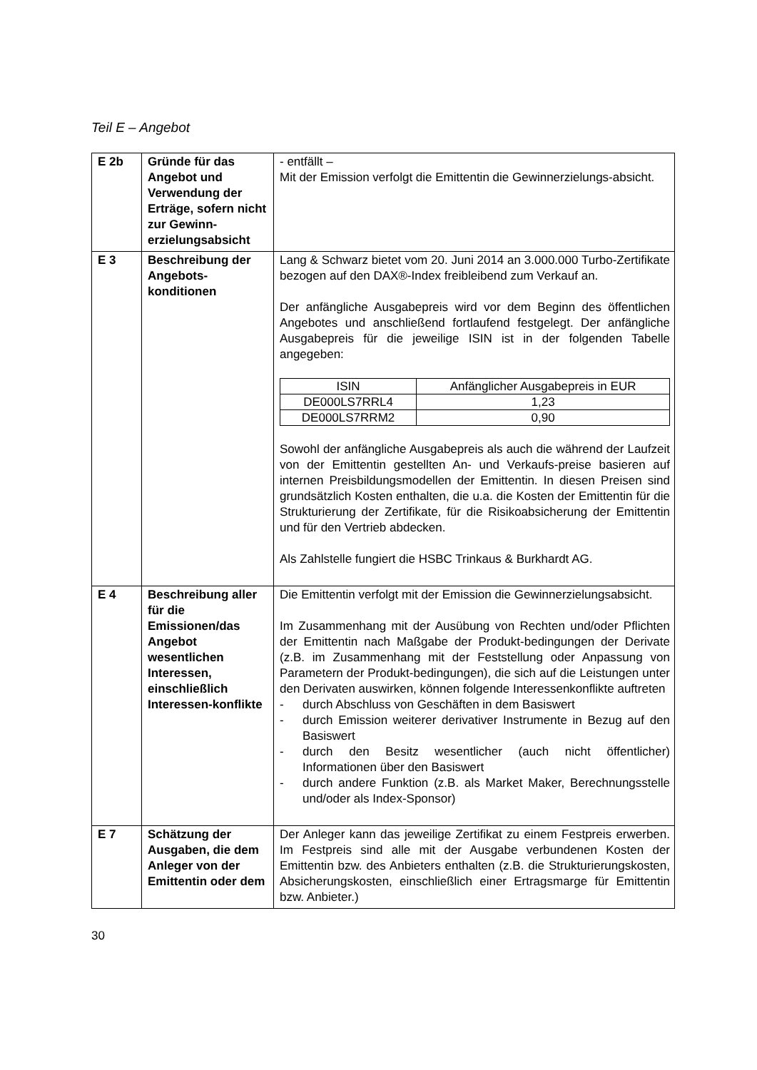Teil E – Angebot
| E 2b | Gründe für das Angebot und Verwendung der Erträge, sofern nicht zur Gewinn-erzielungsabsicht | - entfällt – Mit der Emission verfolgt die Emittentin die Gewinnerzielungs-absicht. |
| E 3 | Beschreibung der Angebots-konditionen | Lang & Schwarz bietet vom 20. Juni 2014 an 3.000.000 Turbo-Zertifikate bezogen auf den DAX®-Index freibleibend zum Verkauf an. Der anfängliche Ausgabepreis wird vor dem Beginn des öffentlichen Angebotes und anschließend fortlaufend festgelegt. Der anfängliche Ausgabepreis für die jeweilige ISIN ist in der folgenden Tabelle angegeben: / ISIN / Anfänglicher Ausgabepreis in EUR / / --- / --- / / DE000LS7RRL4 / 1,23 / / DE000LS7RRM2 / 0,90 / Sowohl der anfängliche Ausgabepreis als auch die während der Laufzeit von der Emittentin gestellten An- und Verkaufs-preise basieren auf internen Preisbildungsmodellen der Emittentin. In diesen Preisen sind grundsätzlich Kosten enthalten, die u.a. die Kosten der Emittentin für die Strukturierung der Zertifikate, für die Risikoabsicherung der Emittentin und für den Vertrieb abdecken. Als Zahlstelle fungiert die HSBC Trinkaus & Burkhardt AG. |
| E 4 | Beschreibung aller für die Emissionen/das Angebot wesentlichen Interessen, einschließlich Interessen-konflikte | Die Emittentin verfolgt mit der Emission die Gewinnerzielungsabsicht. Im Zusammenhang mit der Ausübung von Rechten und/oder Pflichten der Emittentin nach Maßgabe der Produkt-bedingungen der Derivate (z.B. im Zusammenhang mit der Feststellung oder Anpassung von Parametern der Produkt-bedingungen), die sich auf die Leistungen unter den Derivaten auswirken, können folgende Interessenkonflikte auftreten - durch Abschluss von Geschäften in dem Basiswert - durch Emission weiterer derivativer Instrumente in Bezug auf den Basiswert - durch den Besitz wesentlicher (auch nicht öffentlicher) Informationen über den Basiswert - durch andere Funktion (z.B. als Market Maker, Berechnungsstelle und/oder als Index-Sponsor) |
| E 7 | Schätzung der Ausgaben, die dem Anleger von der Emittentin oder dem | Der Anleger kann das jeweilige Zertifikat zu einem Festpreis erwerben. Im Festpreis sind alle mit der Ausgabe verbundenen Kosten der Emittentin bzw. des Anbieters enthalten (z.B. die Strukturierungskosten, Absicherungskosten, einschließlich einer Ertragsmarge für Emittentin bzw. Anbieter.) |
30